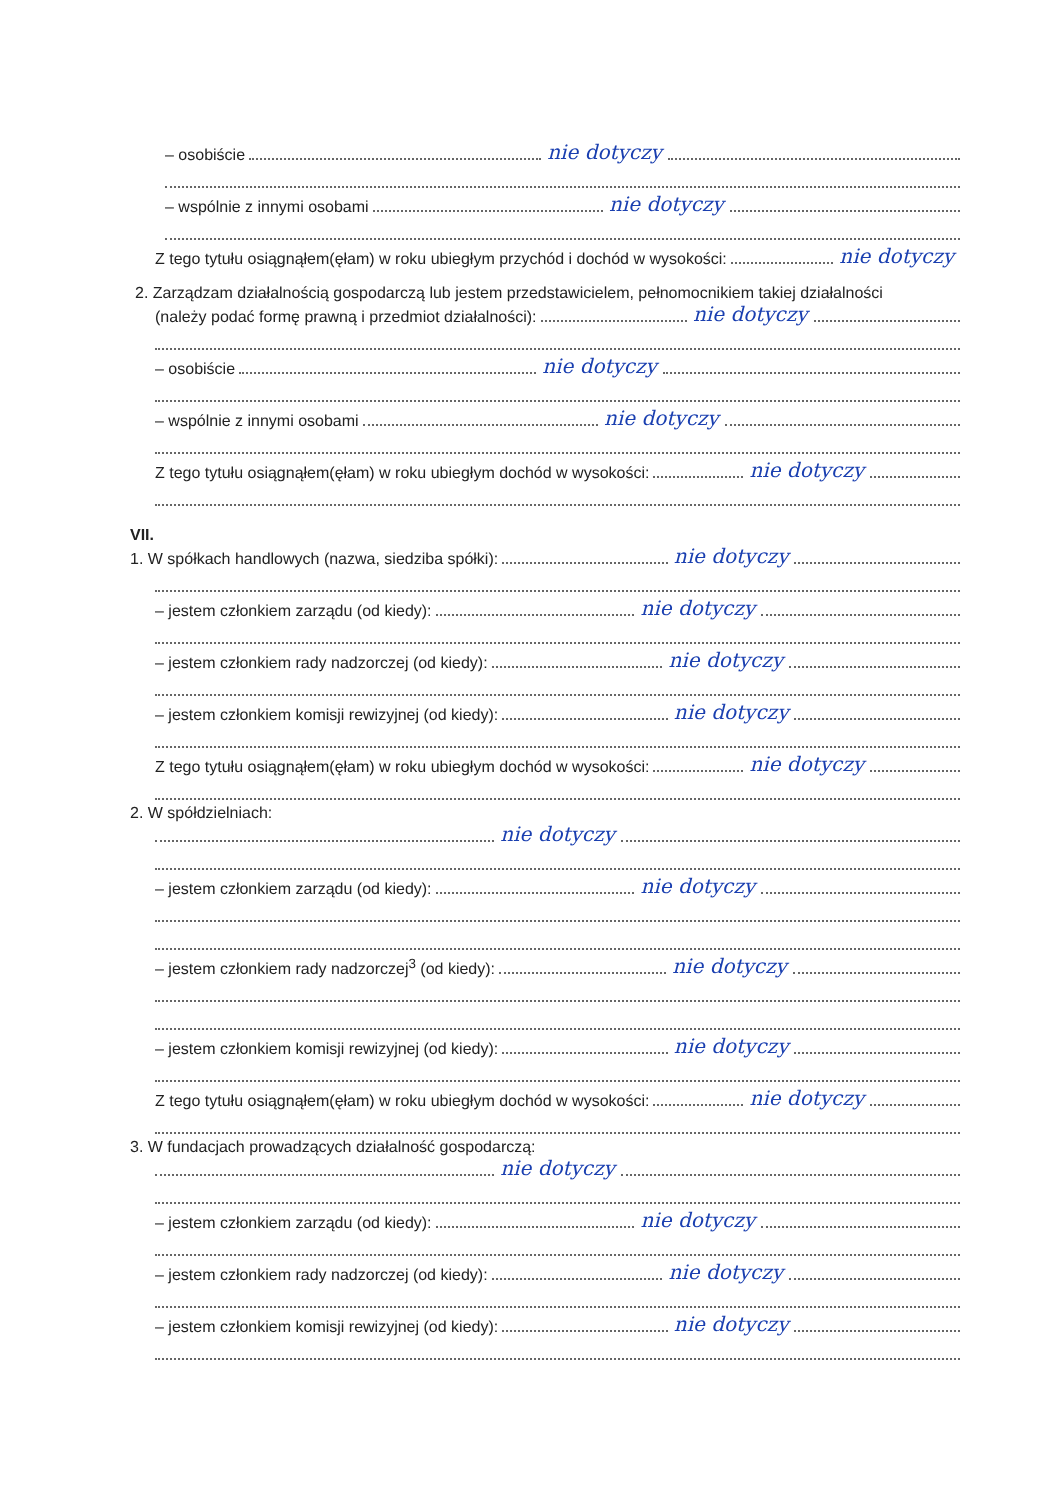– osobiście nie dotyczy
– wspólnie z innymi osobami nie dotyczy
Z tego tytułu osiągnąłem(ęłam) w roku ubiegłym przychód i dochód w wysokości: nie dotyczy
2. Zarządzam działalnością gospodarczą lub jestem przedstawicielem, pełnomocnikiem takiej działalności
(należy podać formę prawną i przedmiot działalności): nie dotyczy
– osobiście nie dotyczy
– wspólnie z innymi osobami nie dotyczy
Z tego tytułu osiągnąłem(ęłam) w roku ubiegłym dochód w wysokości: nie dotyczy
VII.
1. W spółkach handlowych (nazwa, siedziba spółki): nie dotyczy
– jestem członkiem zarządu (od kiedy): nie dotyczy
– jestem członkiem rady nadzorczej (od kiedy): nie dotyczy
– jestem członkiem komisji rewizyjnej (od kiedy): nie dotyczy
Z tego tytułu osiągnąłem(ęłam) w roku ubiegłym dochód w wysokości: nie dotyczy
2. W spółdzielniach:
nie dotyczy
– jestem członkiem zarządu (od kiedy): nie dotyczy
– jestem członkiem rady nadzorczej<sup>3</sup> (od kiedy): nie dotyczy
– jestem członkiem komisji rewizyjnej (od kiedy): nie dotyczy
Z tego tytułu osiągnąłem(ęłam) w roku ubiegłym dochód w wysokości: nie dotyczy
3. W fundacjach prowadzących działalność gospodarczą:
nie dotyczy
– jestem członkiem zarządu (od kiedy): nie dotyczy
– jestem członkiem rady nadzorczej (od kiedy): nie dotyczy
– jestem członkiem komisji rewizyjnej (od kiedy): nie dotyczy